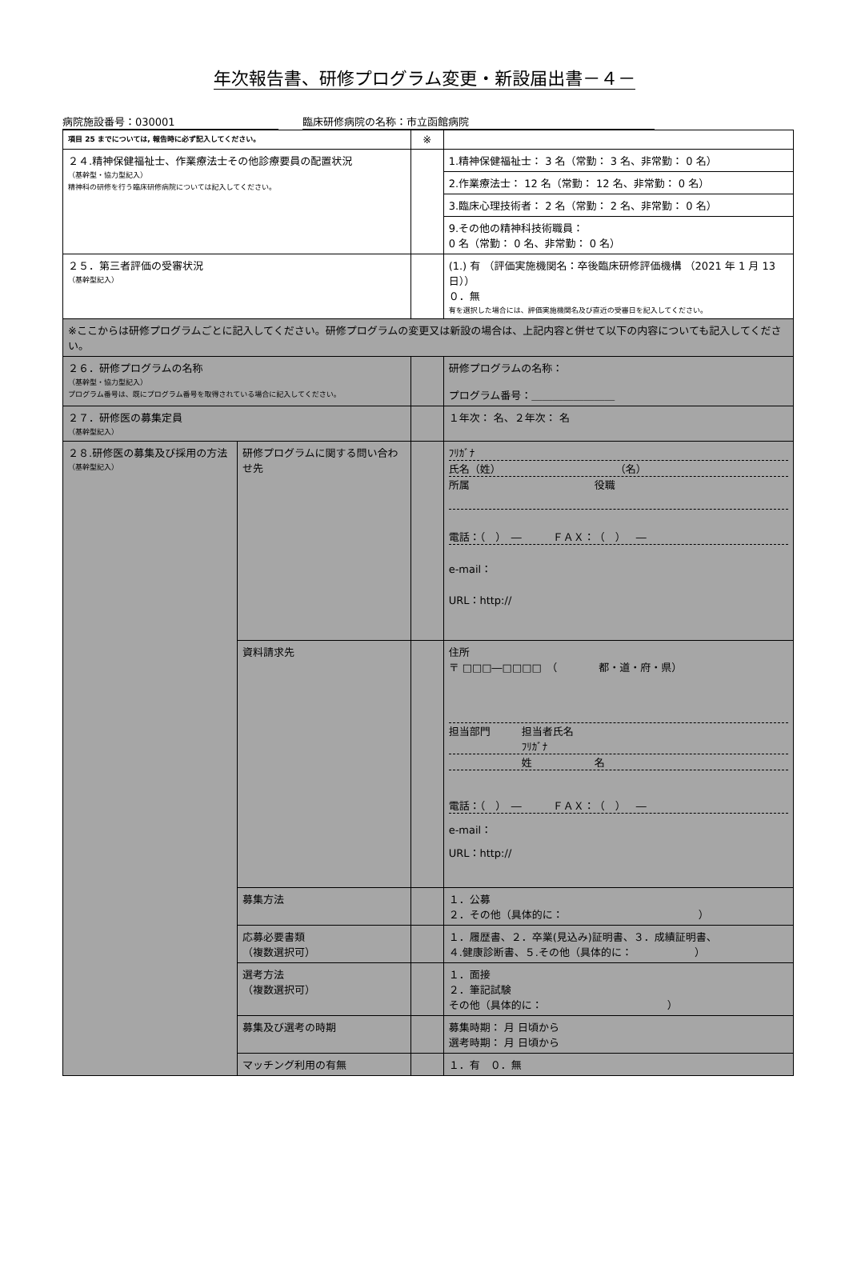年次報告書、研修プログラム変更・新設届出書－４－
病院施設番号：030001 臨床研修病院の名称：市立函館病院
| 項目 25 までについては, 報告時に必ず記入してください。 | | ※ | |
| ２４.精神保健福祉士、作業療法士その他診療要員の配置状況 （基幹型・協力型記入） 精神科の研修を行う臨床研修病院については記入してください。 | | | 1.精神保健福祉士： 3 名（常勤： 3 名、非常勤： 0 名） |
| | | | 2.作業療法士： 12 名（常勤： 12 名、非常勤： 0 名） |
| | | | 3.臨床心理技術者： 2 名（常勤： 2 名、非常勤： 0 名） |
| | | | 9.その他の精神科技術職員： 0 名（常勤： 0 名、非常勤： 0 名） |
| ２５．第三者評価の受審状況 （基幹型記入） | | | (1.) 有 （評価実施機関名：卒後臨床研修評価機構 （2021 年 1 月 13 日）） ０．無 有を選択した場合には、評価実施機関名及び直近の受審日を記入してください。 |
| ※ここからは研修プログラムごとに記入してください。研修プログラムの変更又は新設の場合は、上記内容と併せて以下の内容についても記入してください。 | | | |
| ２６．研修プログラムの名称 （基幹型・協力型記入） プログラム番号は、既にプログラム番号を取得されている場合に記入してください。 | | | 研修プログラムの名称： プログラム番号：＿＿＿＿＿＿＿＿ |
| ２７．研修医の募集定員 （基幹型記入） | | | １年次： 名、２年次： 名 |
| ２８.研修医の募集及び採用の方法 （基幹型記入） | 研修プログラムに関する問い合わせ先 | | ﾌﾘｶﾞﾅ 氏名（姓） （名） 所属 役職 電話：（ ） ― ＦＡＸ：（ ） ― e-mail： URL：http:// |
| | 資料請求先 | | 住所 〒 □□□―□□□□ （ 都・道・府・県） 担当部門 担当者氏名 ﾌﾘｶﾞﾅ 姓 名 電話：（ ） ― ＦＡＸ：（ ） ― e-mail： URL：http:// |
| | 募集方法 | | １．公募 ２．その他（具体的に： ） |
| | 応募必要書類 （複数選択可） | | １．履歴書、２．卒業(見込み)証明書、３．成績証明書、 ４.健康診断書、５.その他（具体的に： ） |
| | 選考方法 （複数選択可） | | １．面接 ２．筆記試験 その他（具体的に： ） |
| | 募集及び選考の時期 | | 募集時期： 月 日頃から 選考時期： 月 日頃から |
| | マッチング利用の有無 | | １．有 ０．無 |